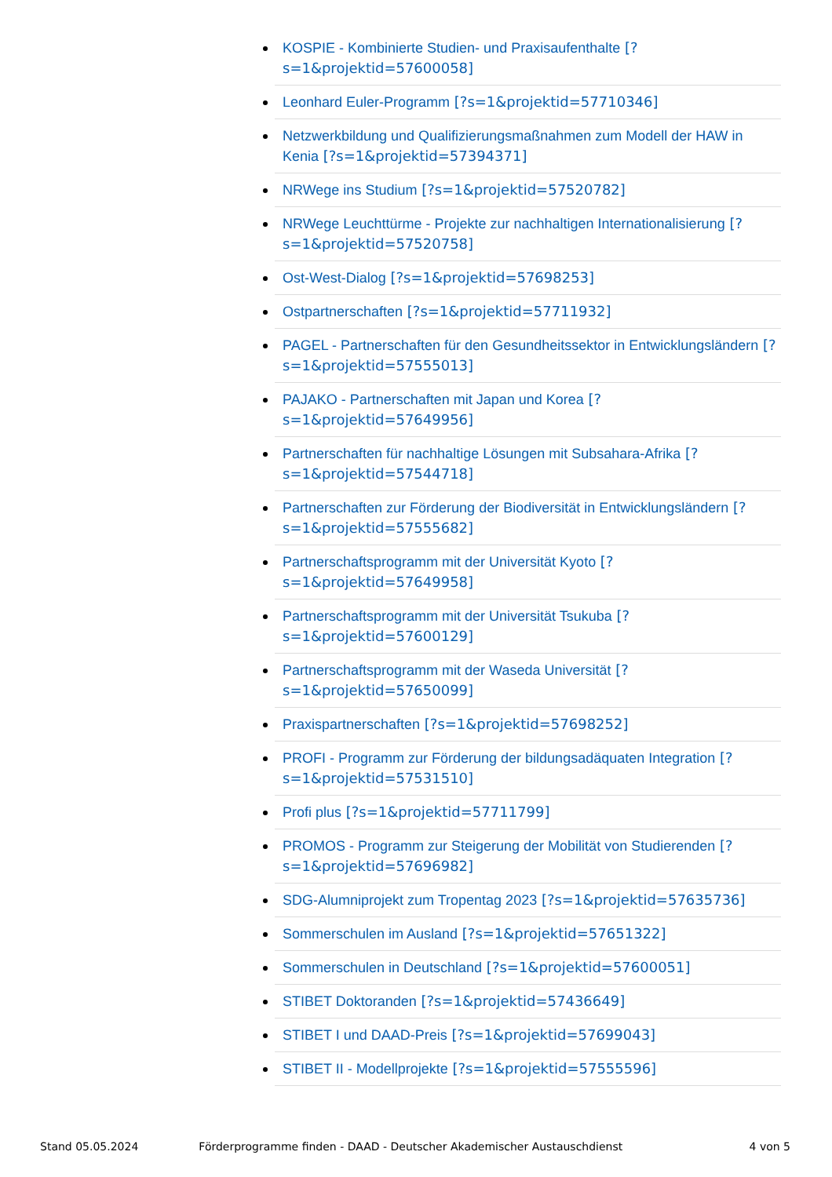KOSPIE - Kombinierte Studien- und Praxisaufenthalte [?s=1&projektid=57600058]
Leonhard Euler-Programm [?s=1&projektid=57710346]
Netzwerkbildung und Qualifizierungsmaßnahmen zum Modell der HAW in Kenia [?s=1&projektid=57394371]
NRWege ins Studium [?s=1&projektid=57520782]
NRWege Leuchttürme - Projekte zur nachhaltigen Internationalisierung [?s=1&projektid=57520758]
Ost-West-Dialog [?s=1&projektid=57698253]
Ostpartnerschaften [?s=1&projektid=57711932]
PAGEL - Partnerschaften für den Gesundheitssektor in Entwicklungsländern [?s=1&projektid=57555013]
PAJAKO - Partnerschaften mit Japan und Korea [?s=1&projektid=57649956]
Partnerschaften für nachhaltige Lösungen mit Subsahara-Afrika [?s=1&projektid=57544718]
Partnerschaften zur Förderung der Biodiversität in Entwicklungsländern [?s=1&projektid=57555682]
Partnerschaftsprogramm mit der Universität Kyoto [?s=1&projektid=57649958]
Partnerschaftsprogramm mit der Universität Tsukuba [?s=1&projektid=57600129]
Partnerschaftsprogramm mit der Waseda Universität [?s=1&projektid=57650099]
Praxispartnerschaften [?s=1&projektid=57698252]
PROFI - Programm zur Förderung der bildungsadäquaten Integration [?s=1&projektid=57531510]
Profi plus [?s=1&projektid=57711799]
PROMOS - Programm zur Steigerung der Mobilität von Studierenden [?s=1&projektid=57696982]
SDG-Alumniprojekt zum Tropentag 2023 [?s=1&projektid=57635736]
Sommerschulen im Ausland [?s=1&projektid=57651322]
Sommerschulen in Deutschland [?s=1&projektid=57600051]
STIBET Doktoranden [?s=1&projektid=57436649]
STIBET I und DAAD-Preis [?s=1&projektid=57699043]
STIBET II - Modellprojekte [?s=1&projektid=57555596]
Stand 05.05.2024 Förderprogramme finden - DAAD - Deutscher Akademischer Austauschdienst 4 von 5